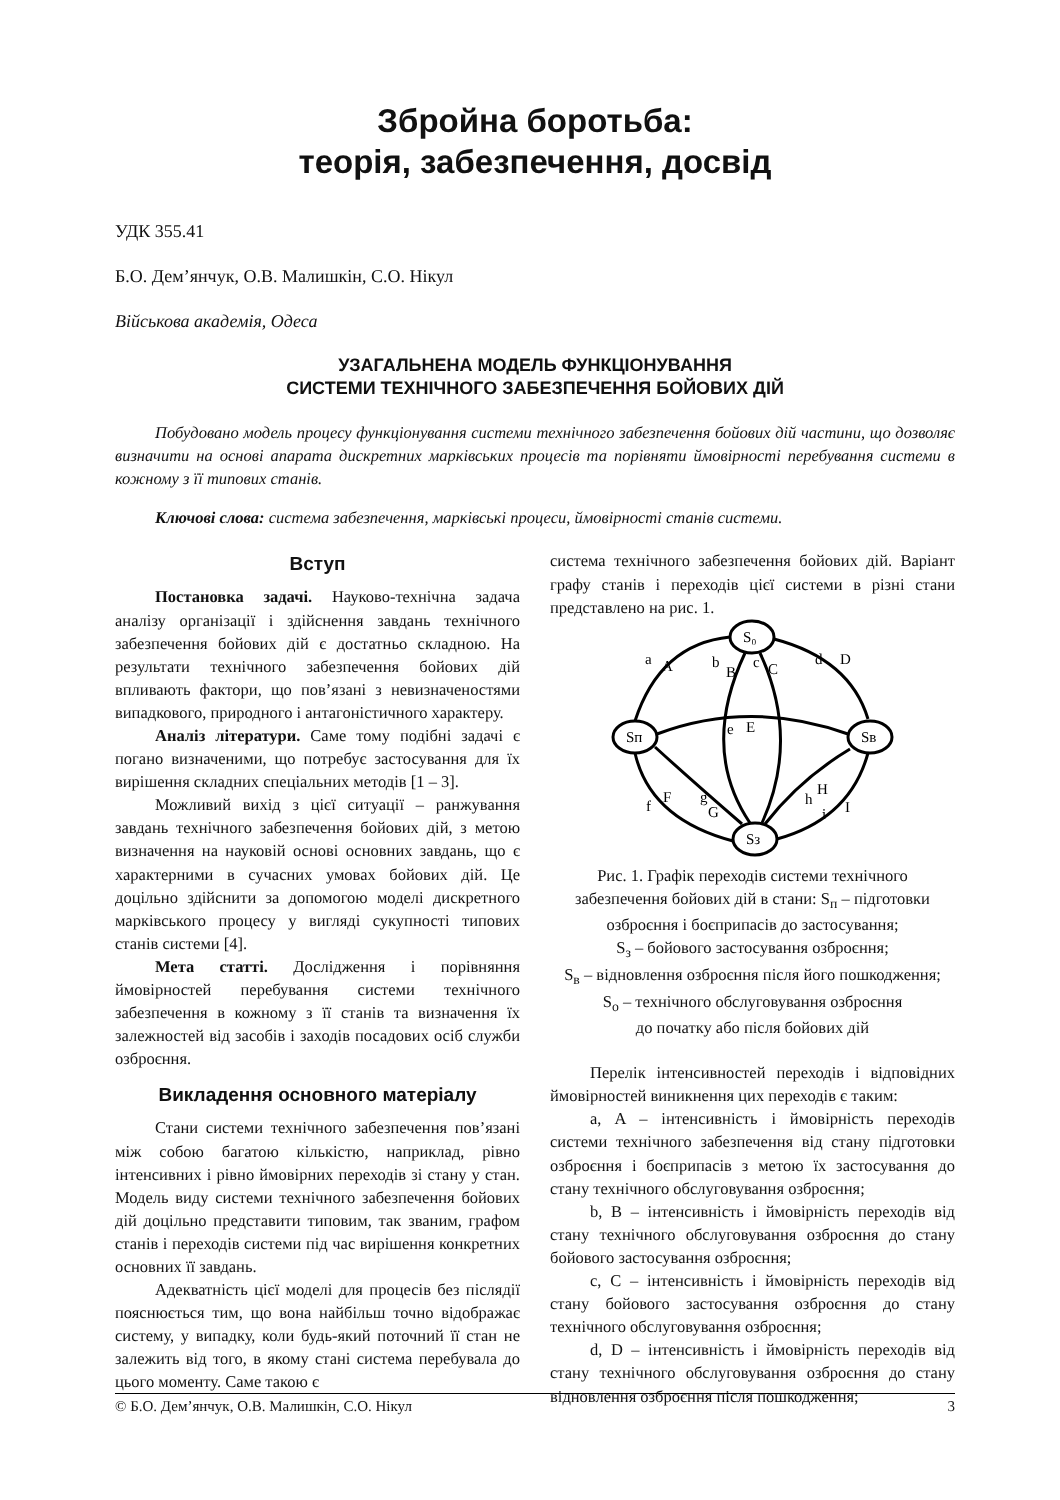Збройна боротьба:
теорія, забезпечення, досвід
УДК 355.41
Б.О. Дем’янчук, О.В. Малишкін, С.О. Нікул
Військова академія, Одеса
УЗАГАЛЬНЕНА МОДЕЛЬ ФУНКЦІОНУВАННЯ
СИСТЕМИ ТЕХНІЧНОГО ЗАБЕЗПЕЧЕННЯ БОЙОВИХ ДІЙ
Побудовано модель процесу функціонування системи технічного забезпечення бойових дій частини, що дозволяє визначити на основі апарата дискретних марківських процесів та порівняти ймовірності перебування системи в кожному з її типових станів.
Ключові слова: система забезпечення, марківські процеси, ймовірності станів системи.
Вступ
Постановка задачі. Науково-технічна задача аналізу організації і здійснення завдань технічного забезпечення бойових дій є достатньо складною. На результати технічного забезпечення бойових дій впливають фактори, що пов’язані з невизначеностями випадкового, природного і антагоністичного характеру.
Аналіз літератури. Саме тому подібні задачі є погано визначеними, що потребує застосування для їх вирішення складних спеціальних методів [1 – 3].
Можливий вихід з цієї ситуації – ранжування завдань технічного забезпечення бойових дій, з метою визначення на науковій основі основних завдань, що є характерними в сучасних умовах бойових дій. Це доцільно здійснити за допомогою моделі дискретного марківського процесу у вигляді сукупності типових станів системи [4].
Мета статті. Дослідження і порівняння ймовірностей перебування системи технічного забезпечення в кожному з її станів та визначення їх залежностей від засобів і заходів посадових осіб служби озброєння.
Викладення основного матеріалу
Стани системи технічного забезпечення пов’язані між собою багатою кількістю, наприклад, рівно інтенсивних і рівно ймовірних переходів зі стану у стан. Модель виду системи технічного забезпечення бойових дій доцільно представити типовим, так званим, графом станів і переходів системи під час вирішення конкретних основних її завдань.
Адекватність цієї моделі для процесів без післядії пояснюється тим, що вона найбільш точно відображає систему, у випадку, коли будь-який поточний її стан не залежить від того, в якому стані система перебувала до цього моменту. Саме такою є
система технічного забезпечення бойових дій. Варіант графу станів і переходів цієї системи в різні стани представлено на рис. 1.
S₀
Sп
Sв
Sз
a
A
b
B
c
C
d
D
e
E
f
F
g
G
h
H
i
I
Рис. 1. Графік переходів системи технічного забезпечення бойових дій в стани: S<sub>п</sub> – підготовки озброєння і боєприпасів до застосування;
S<sub>з</sub> – бойового застосування озброєння;
S<sub>в</sub> – відновлення озброєння після його пошкодження;
S<sub>о</sub> – технічного обслуговування озброєння
до початку або після бойових дій
Перелік інтенсивностей переходів і відповідних ймовірностей виникнення цих переходів є таким:
a, A – інтенсивність і ймовірність переходів системи технічного забезпечення від стану підготовки озброєння і боєприпасів з метою їх застосування до стану технічного обслуговування озброєння;
b, B – інтенсивність і ймовірність переходів від стану технічного обслуговування озброєння до стану бойового застосування озброєння;
c, C – інтенсивність і ймовірність переходів від стану бойового застосування озброєння до стану технічного обслуговування озброєння;
d, D – інтенсивність і ймовірність переходів від стану технічного обслуговування озброєння до стану відновлення озброєння після пошкодження;
© Б.О. Дем’янчук, О.В. Малишкін, С.О. Нікул 3